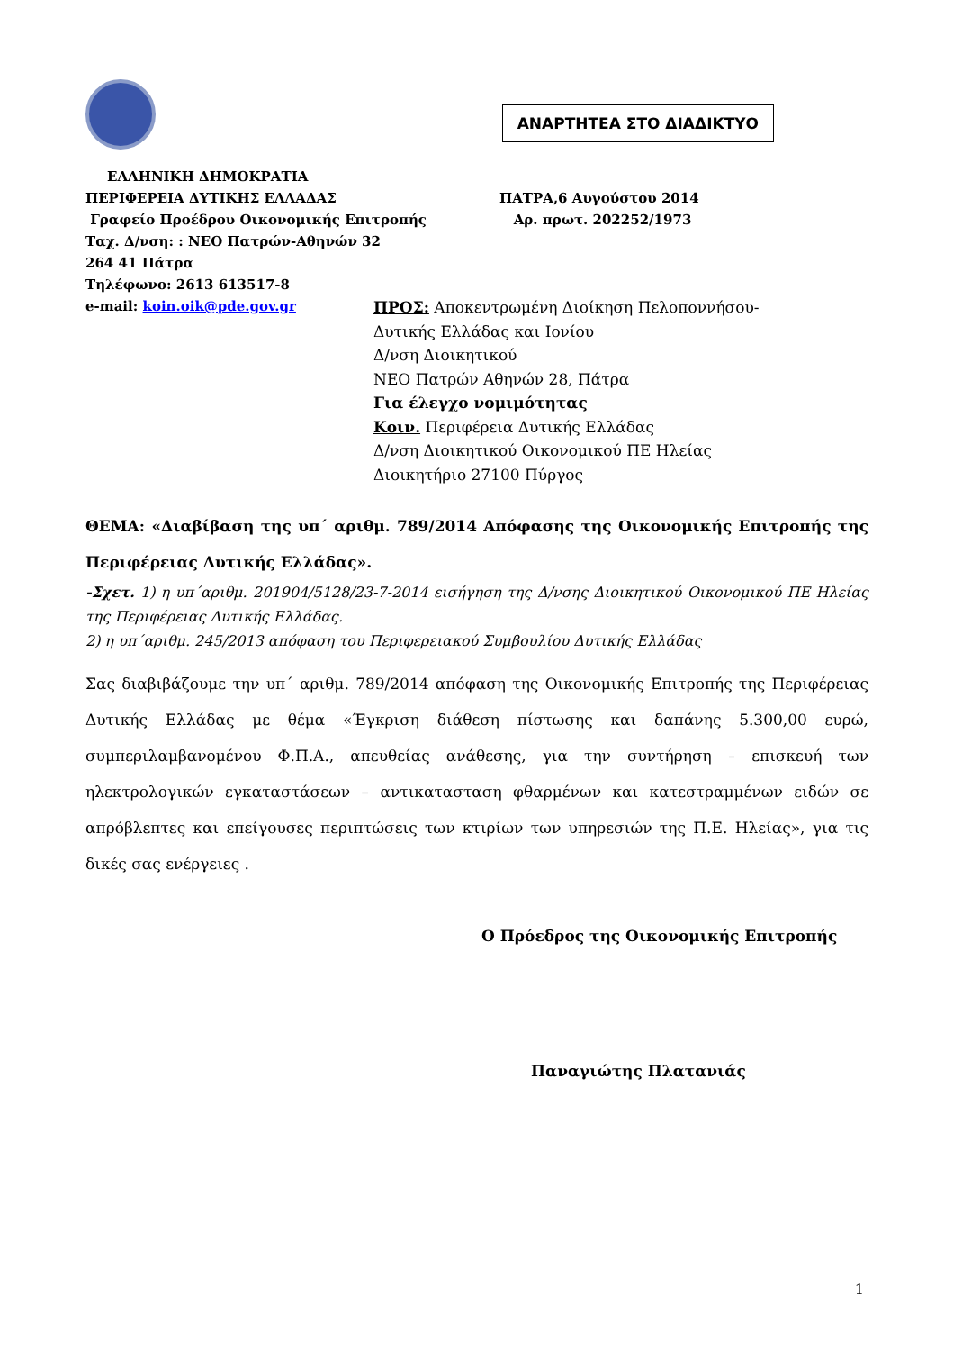ΑΝΑΡΤΗΤΕΑ ΣΤΟ ΔΙΑΔΙΚΤΥΟ
ΕΛΛΗΝΙΚΗ ΔΗΜΟΚΡΑΤΙΑ
ΠΕΡΙΦΕΡΕΙΑ ΔΥΤΙΚΗΣ ΕΛΛΑΔΑΣ ΠΑΤΡΑ,6 Αυγούστου 2014
Γραφείο Προέδρου Οικονομικής Επιτροπής Αρ. πρωτ. 202252/1973
Ταχ. Δ/νση: : ΝΕΟ Πατρών-Αθηνών 32
264 41 Πάτρα
Τηλέφωνο: 2613 613517-8
e-mail: koin.oik@pde.gov.gr
ΠΡΟΣ: Αποκεντρωμένη Διοίκηση Πελοποννήσου-
Δυτικής Ελλάδας και Ιονίου
Δ/νση Διοικητικού
ΝΕΟ Πατρών Αθηνών 28, Πάτρα
Για έλεγχο νομιμότητας
Κοιν. Περιφέρεια Δυτικής Ελλάδας
Δ/νση Διοικητικού Οικονομικού ΠΕ Ηλείας
Διοικητήριο 27100 Πύργος
ΘΕΜΑ: «Διαβίβαση της υπ΄ αριθμ. 789/2014 Απόφασης της Οικονομικής Επιτροπής της Περιφέρειας Δυτικής Ελλάδας».
-Σχετ. 1) η υπ΄αριθμ. 201904/5128/23-7-2014 εισήγηση της Δ/νσης Διοικητικού Οικονομικού ΠΕ Ηλείας της Περιφέρειας Δυτικής Ελλάδας.
2) η υπ΄αριθμ. 245/2013 απόφαση του Περιφερειακού Συμβουλίου Δυτικής Ελλάδας
Σας διαβιβάζουμε την υπ΄ αριθμ. 789/2014 απόφαση της Οικονομικής Επιτροπής της Περιφέρειας Δυτικής Ελλάδας με θέμα «Έγκριση διάθεση πίστωσης και δαπάνης 5.300,00 ευρώ, συμπεριλαμβανομένου Φ.Π.Α., απευθείας ανάθεσης, για την συντήρηση – επισκευή των ηλεκτρολογικών εγκαταστάσεων – αντικατασταση φθαρμένων και κατεστραμμένων ειδών σε απρόβλεπτες και επείγουσες περιπτώσεις των κτιρίων των υπηρεσιών της Π.Ε. Ηλείας», για τις δικές σας ενέργειες .
Ο Πρόεδρος της Οικονομικής Επιτροπής
Παναγιώτης Πλατανιάς
1